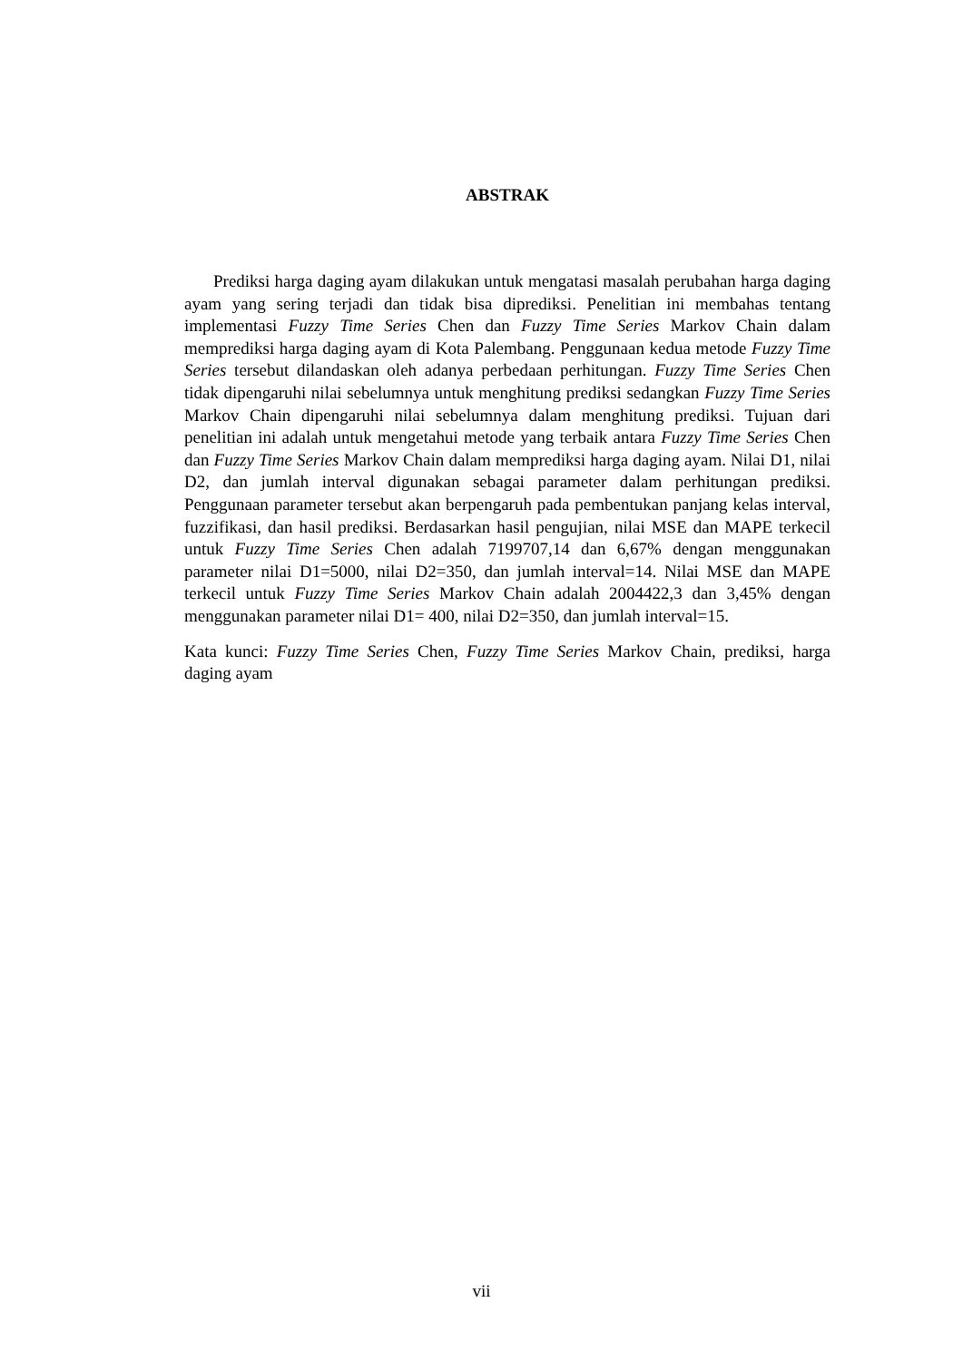ABSTRAK
Prediksi harga daging ayam dilakukan untuk mengatasi masalah perubahan harga daging ayam yang sering terjadi dan tidak bisa diprediksi. Penelitian ini membahas tentang implementasi Fuzzy Time Series Chen dan Fuzzy Time Series Markov Chain dalam memprediksi harga daging ayam di Kota Palembang. Penggunaan kedua metode Fuzzy Time Series tersebut dilandaskan oleh adanya perbedaan perhitungan. Fuzzy Time Series Chen tidak dipengaruhi nilai sebelumnya untuk menghitung prediksi sedangkan Fuzzy Time Series Markov Chain dipengaruhi nilai sebelumnya dalam menghitung prediksi. Tujuan dari penelitian ini adalah untuk mengetahui metode yang terbaik antara Fuzzy Time Series Chen dan Fuzzy Time Series Markov Chain dalam memprediksi harga daging ayam. Nilai D1, nilai D2, dan jumlah interval digunakan sebagai parameter dalam perhitungan prediksi. Penggunaan parameter tersebut akan berpengaruh pada pembentukan panjang kelas interval, fuzzifikasi, dan hasil prediksi. Berdasarkan hasil pengujian, nilai MSE dan MAPE terkecil untuk Fuzzy Time Series Chen adalah 7199707,14 dan 6,67% dengan menggunakan parameter nilai D1=5000, nilai D2=350, dan jumlah interval=14. Nilai MSE dan MAPE terkecil untuk Fuzzy Time Series Markov Chain adalah 2004422,3 dan 3,45% dengan menggunakan parameter nilai D1= 400, nilai D2=350, dan jumlah interval=15.
Kata kunci: Fuzzy Time Series Chen, Fuzzy Time Series Markov Chain, prediksi, harga daging ayam
vii